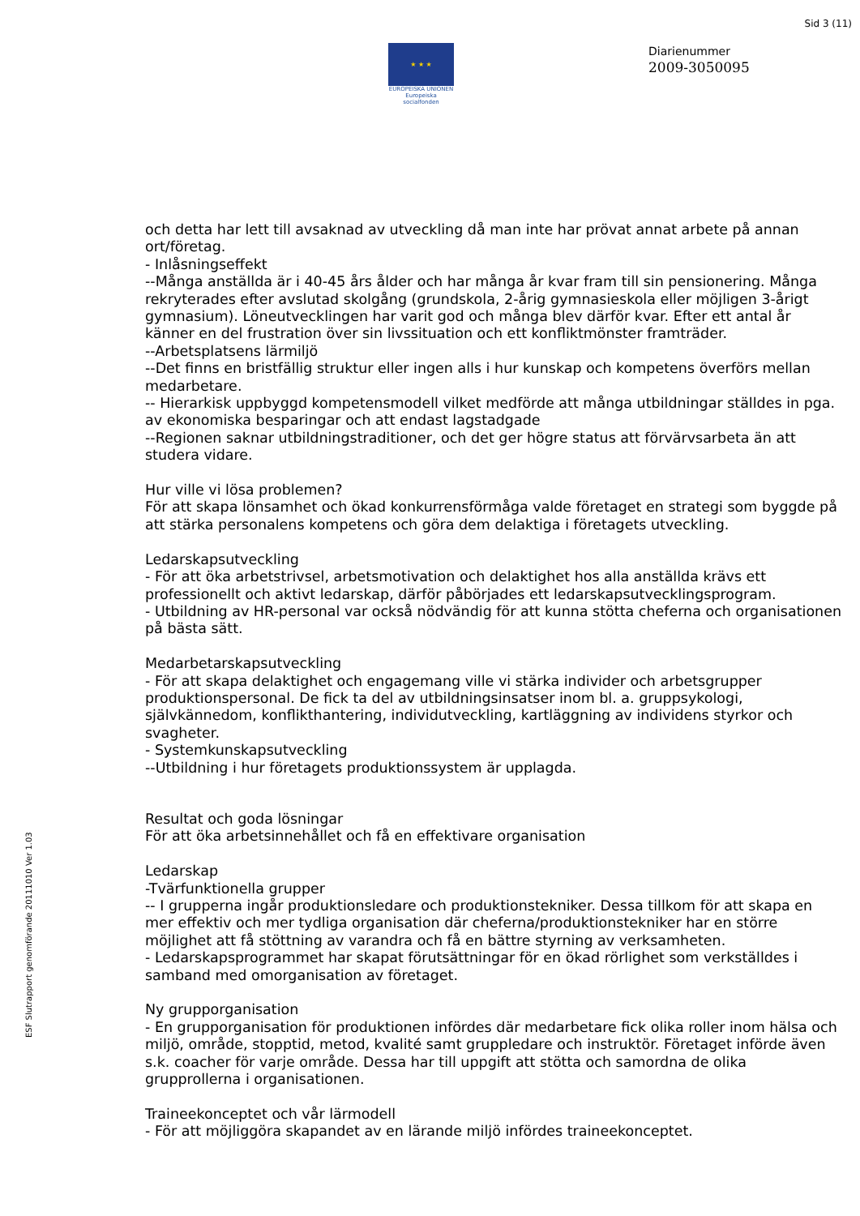Sid 3 (11)
★ ★ ★
EUROPEISKA UNIONEN
Europeiska socialfonden
Diarienummer
2009-3050095
ESF Slutrapport genomförande 20111010 Ver 1.03
och detta har lett till avsaknad av utveckling då man inte har prövat annat arbete på annan ort/företag.
- Inlåsningseffekt
--Många anställda är i 40-45 års ålder och har många år kvar fram till sin pensionering. Många rekryterades efter avslutad skolgång (grundskola, 2-årig gymnasieskola eller möjligen 3-årigt gymnasium). Löneutvecklingen har varit god och många blev därför kvar. Efter ett antal år känner en del frustration över sin livssituation och ett konfliktmönster framträder.
--Arbetsplatsens lärmiljö
--Det finns en bristfällig struktur eller ingen alls i hur kunskap och kompetens överförs mellan medarbetare.
-- Hierarkisk uppbyggd kompetensmodell vilket medförde att många utbildningar ställdes in pga. av ekonomiska besparingar och att endast lagstadgade
--Regionen saknar utbildningstraditioner, och det ger högre status att förvärvsarbeta än att studera vidare.
Hur ville vi lösa problemen?
För att skapa lönsamhet och ökad konkurrensförmåga valde företaget en strategi som byggde på att stärka personalens kompetens och göra dem delaktiga i företagets utveckling.
Ledarskapsutveckling
- För att öka arbetstrivsel, arbetsmotivation och delaktighet hos alla anställda krävs ett professionellt och aktivt ledarskap, därför påbörjades ett ledarskapsutvecklingsprogram.
- Utbildning av HR-personal var också nödvändig för att kunna stötta cheferna och organisationen på bästa sätt.
Medarbetarskapsutveckling
- För att skapa delaktighet och engagemang ville vi stärka individer och arbetsgrupper produktionspersonal. De fick ta del av utbildningsinsatser inom bl. a. gruppsykologi, självkännedom, konflikthantering, individutveckling, kartläggning av individens styrkor och svagheter.
- Systemkunskapsutveckling
--Utbildning i hur företagets produktionssystem är upplagda.
Resultat och goda lösningar
För att öka arbetsinnehållet och få en effektivare organisation
Ledarskap
-Tvärfunktionella grupper
-- I grupperna ingår produktionsledare och produktionstekniker. Dessa tillkom för att skapa en mer effektiv och mer tydliga organisation där cheferna/produktionstekniker har en större möjlighet att få stöttning av varandra och få en bättre styrning av verksamheten.
- Ledarskapsprogrammet har skapat förutsättningar för en ökad rörlighet som verkställdes i samband med omorganisation av företaget.
Ny grupporganisation
- En grupporganisation för produktionen infördes där medarbetare fick olika roller inom hälsa och miljö, område, stopptid, metod, kvalité samt gruppledare och instruktör. Företaget införde även s.k. coacher för varje område. Dessa har till uppgift att stötta och samordna de olika grupprollerna i organisationen.
Traineekonceptet och vår lärmodell
- För att möjliggöra skapandet av en lärande miljö infördes traineekonceptet.